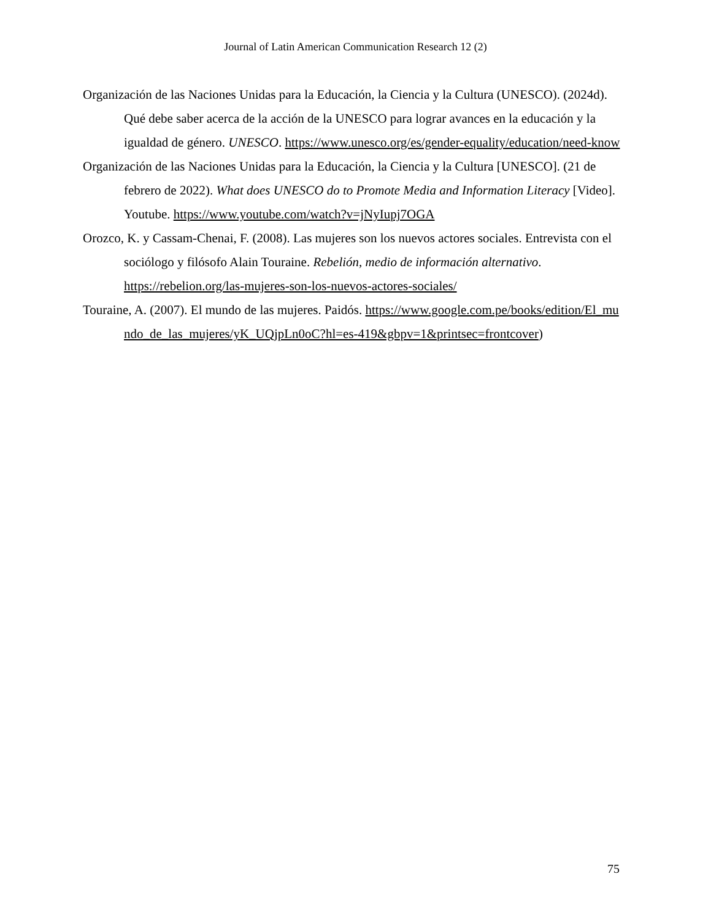Journal of Latin American Communication Research 12 (2)
Organización de las Naciones Unidas para la Educación, la Ciencia y la Cultura (UNESCO). (2024d). Qué debe saber acerca de la acción de la UNESCO para lograr avances en la educación y la igualdad de género. UNESCO. https://www.unesco.org/es/gender-equality/education/need-know
Organización de las Naciones Unidas para la Educación, la Ciencia y la Cultura [UNESCO]. (21 de febrero de 2022). What does UNESCO do to Promote Media and Information Literacy [Video]. Youtube. https://www.youtube.com/watch?v=jNyIupj7OGA
Orozco, K. y Cassam-Chenai, F. (2008). Las mujeres son los nuevos actores sociales. Entrevista con el sociólogo y filósofo Alain Touraine. Rebelión, medio de información alternativo. https://rebelion.org/las-mujeres-son-los-nuevos-actores-sociales/
Touraine, A. (2007). El mundo de las mujeres. Paidós. https://www.google.com.pe/books/edition/El_mundo_de_las_mujeres/yK_UQjpLn0oC?hl=es-419&gbpv=1&printsec=frontcover)
75